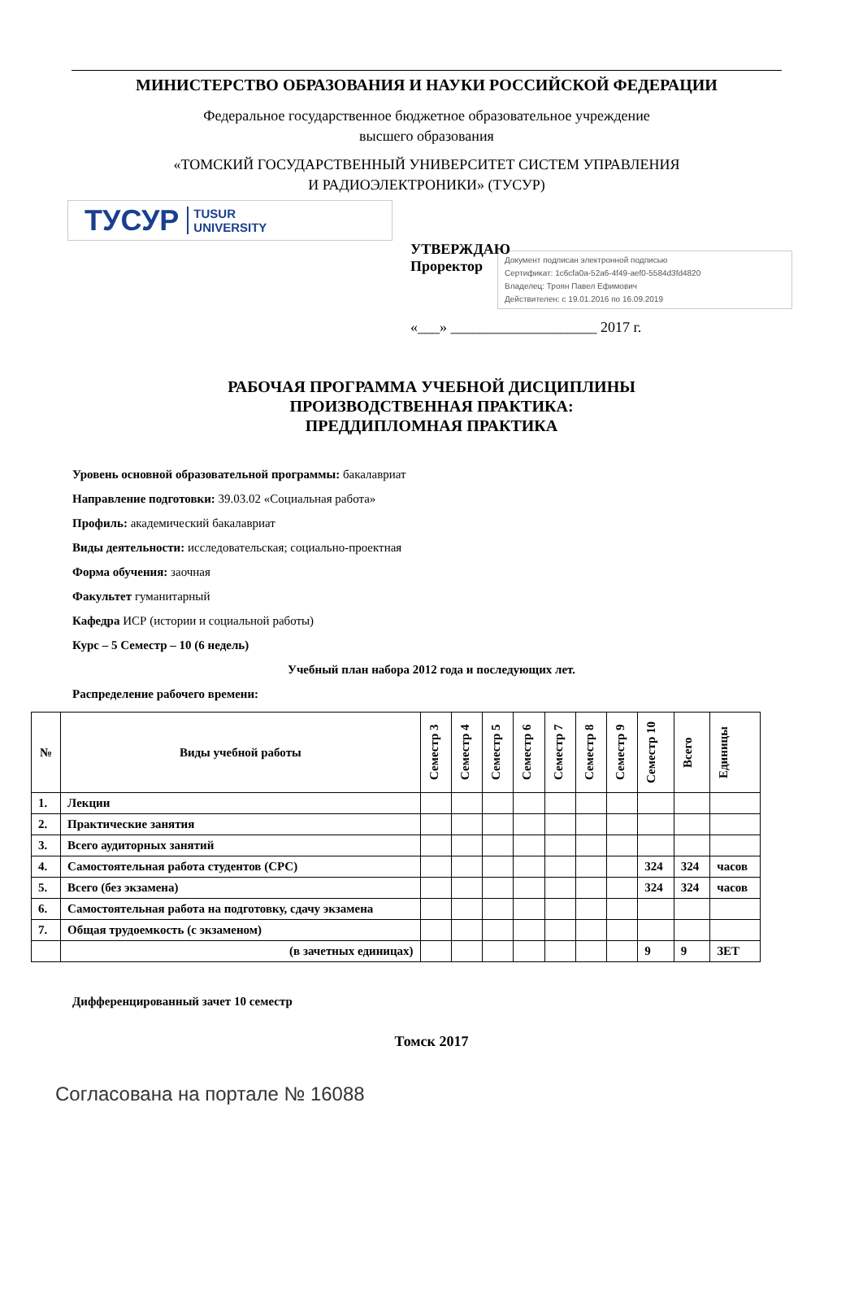МИНИСТЕРСТВО ОБРАЗОВАНИЯ И НАУКИ РОССИЙСКОЙ ФЕДЕРАЦИИ
Федеральное государственное бюджетное образовательное учреждение
высшего образования
«ТОМСКИЙ ГОСУДАРСТВЕННЫЙ УНИВЕРСИТЕТ СИСТЕМ УПРАВЛЕНИЯ
И РАДИОЭЛЕКТРОНИКИ» (ТУСУР)
ТУСУР TUSUR
UNIVERSITY
УТВЕРЖДАЮ
Проректор
Документ подписан электронной подписью
Сертификат: 1c6cfa0a-52a6-4f49-aef0-5584d3fd4820
Владелец: Троян Павел Ефимович
Действителен: с 19.01.2016 по 16.09.2019
«___» ____________________ 2017 г.
РАБОЧАЯ ПРОГРАММА УЧЕБНОЙ ДИСЦИПЛИНЫ
ПРОИЗВОДСТВЕННАЯ ПРАКТИКА:
ПРЕДДИПЛОМНАЯ ПРАКТИКА
Уровень основной образовательной программы: бакалавриат
Направление подготовки: 39.03.02 «Социальная работа»
Профиль: академический бакалавриат
Виды деятельности: исследовательская; социально-проектная
Форма обучения: заочная
Факультет гуманитарный
Кафедра ИСР (истории и социальной работы)
Курс – 5 Семестр – 10 (6 недель)
Учебный план набора 2012 года и последующих лет.
Распределение рабочего времени:
| № | Виды учебной работы | Семестр 3 | Семестр 4 | Семестр 5 | Семестр 6 | Семестр 7 | Семестр 8 | Семестр 9 | Семестр 10 | Всего | Единицы |
| --- | --- | --- | --- | --- | --- | --- | --- | --- | --- | --- | --- |
| 1. | Лекции | | | | | | | | | | |
| 2. | Практические занятия | | | | | | | | | | |
| 3. | Всего аудиторных занятий | | | | | | | | | | |
| 4. | Самостоятельная работа студентов (СРС) | | | | | | | | 324 | 324 | часов |
| 5. | Всего (без экзамена) | | | | | | | | 324 | 324 | часов |
| 6. | Самостоятельная работа на подготовку, сдачу экзамена | | | | | | | | | | |
| 7. | Общая трудоемкость (с экзаменом) | | | | | | | | | | |
| | (в зачетных единицах) | | | | | | | | 9 | 9 | ЗЕТ |
Дифференцированный зачет 10 семестр
Томск 2017
Согласована на портале № 16088